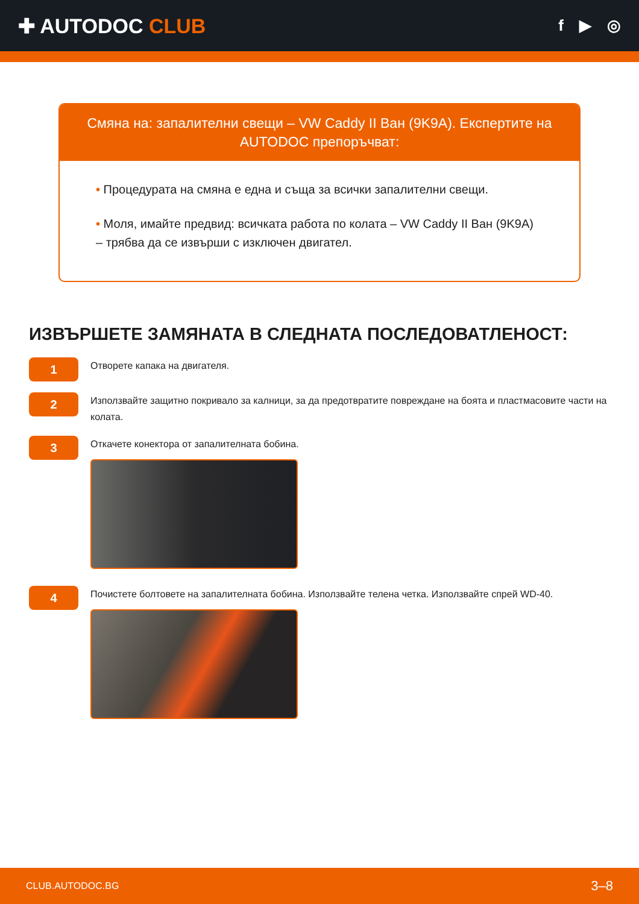✚ AUTODOC CLUB
f ▶ ◎
Смяна на: запалителни свещи – VW Caddy II Ван (9K9A). Експертите на AUTODOC препоръчват:
• Процедурата на смяна е една и съща за всички запалителни свещи.
• Моля, имайте предвид: всичката работа по колата – VW Caddy II Ван (9K9A) – трябва да се извърши с изключен двигател.
ИЗВЪРШЕТЕ ЗАМЯНАТА В СЛЕДНАТА ПОСЛЕДОВАТЛЕНОСТ:
1
Отворете капака на двигателя.
2
Използвайте защитно покривало за калници, за да предотвратите повреждане на боята и пластмасовите части на колата.
3
Откачете конектора от запалителната бобина.
4
Почистете болтовете на запалителната бобина. Използвайте телена четка. Използвайте спрей WD-40.
CLUB.AUTODOC.BG 3–8